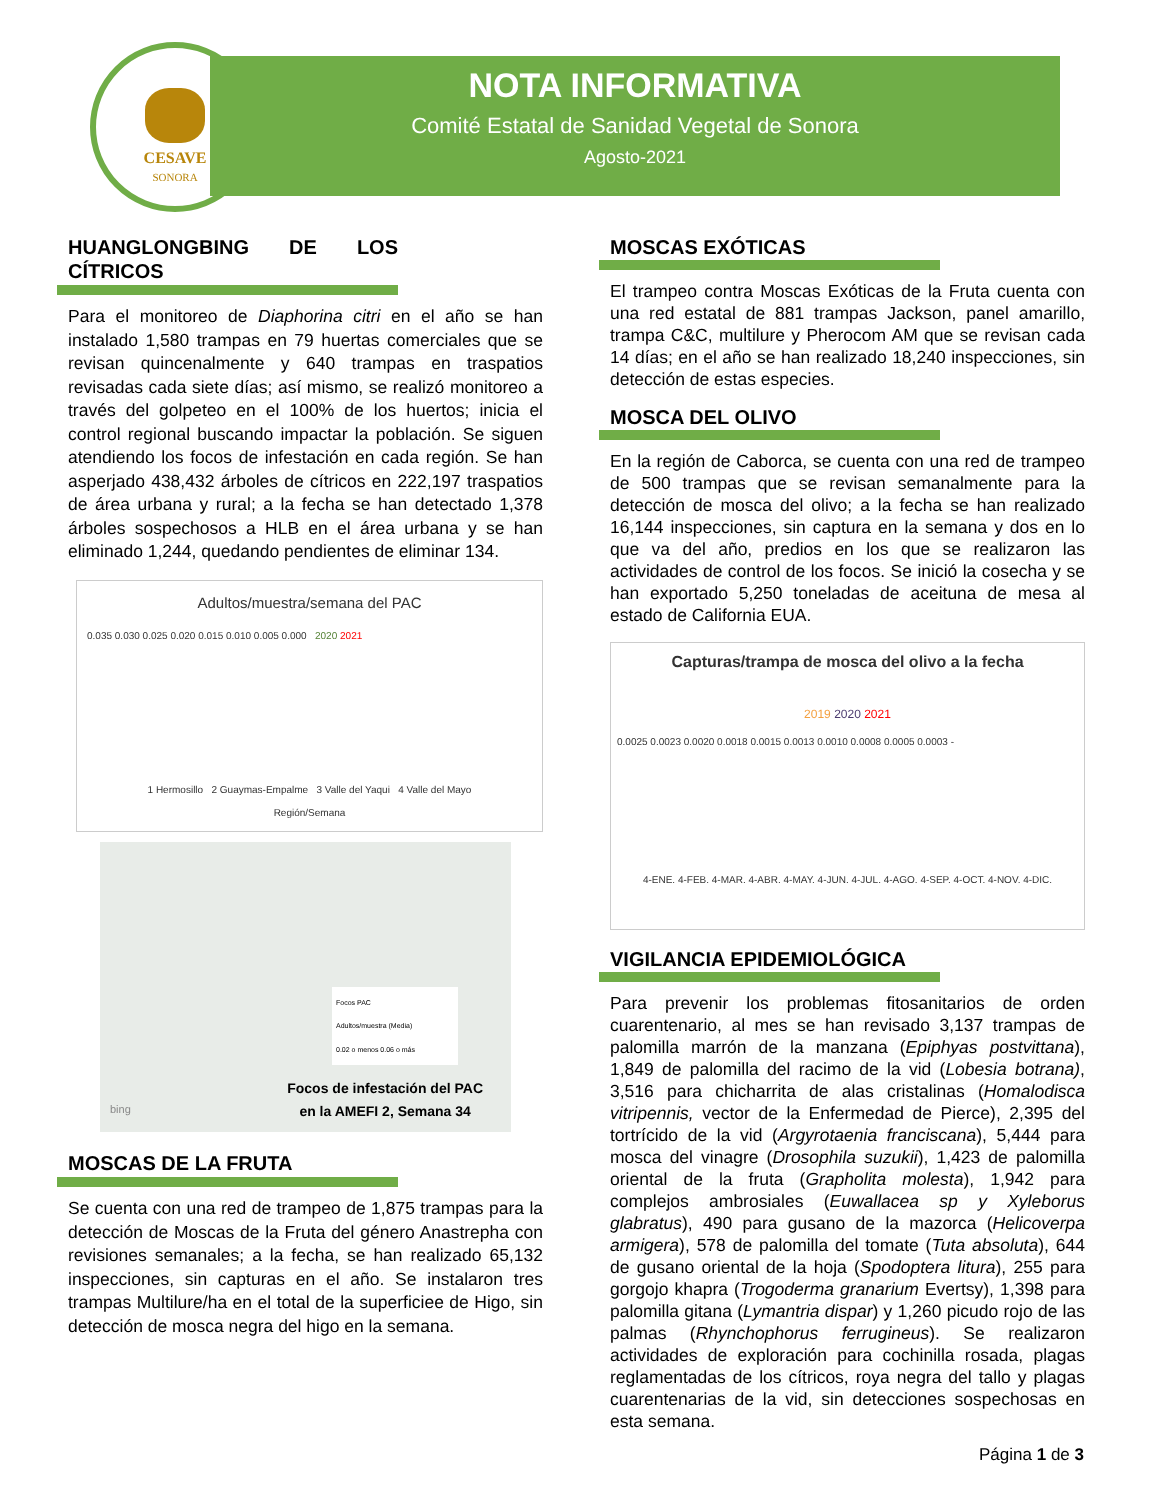CESAVE
SONORA
NOTA INFORMATIVA
Comité Estatal de Sanidad Vegetal de Sonora
Agosto-2021
HUANGLONGBING DE LOS CÍTRICOS
Para el monitoreo de Diaphorina citri en el año se han instalado 1,580 trampas en 79 huertas comerciales que se revisan quincenalmente y 640 trampas en traspatios revisadas cada siete días; así mismo, se realizó monitoreo a través del golpeteo en el 100% de los huertos; inicia el control regional buscando impactar la población. Se siguen atendiendo los focos de infestación en cada región. Se han asperjado 438,432 árboles de cítricos en 222,197 traspatios de área urbana y rural; a la fecha se han detectado 1,378 árboles sospechosos a HLB en el área urbana y se han eliminado 1,244, quedando pendientes de eliminar 134.
Adultos/muestra/semana del PAC
0.035 0.030 0.025 0.020 0.015 0.010 0.005 0.000 2020 2021
1 Hermosillo 2 Guaymas-Empalme 3 Valle del Yaqui 4 Valle del Mayo
Región/Semana
bing
Focos PAC
Adultos/muestra (Media)
0.02 o menos 0.06 o más
Focos de infestación del PAC
en la AMEFI 2, Semana 34
MOSCAS DE LA FRUTA
Se cuenta con una red de trampeo de 1,875 trampas para la detección de Moscas de la Fruta del género Anastrepha con revisiones semanales; a la fecha, se han realizado 65,132 inspecciones, sin capturas en el año. Se instalaron tres trampas Multilure/ha en el total de la superficiee de Higo, sin detección de mosca negra del higo en la semana.
MOSCAS EXÓTICAS
El trampeo contra Moscas Exóticas de la Fruta cuenta con una red estatal de 881 trampas Jackson, panel amarillo, trampa C&C, multilure y Pherocom AM que se revisan cada 14 días; en el año se han realizado 18,240 inspecciones, sin detección de estas especies.
MOSCA DEL OLIVO
En la región de Caborca, se cuenta con una red de trampeo de 500 trampas que se revisan semanalmente para la detección de mosca del olivo; a la fecha se han realizado 16,144 inspecciones, sin captura en la semana y dos en lo que va del año, predios en los que se realizaron las actividades de control de los focos. Se inició la cosecha y se han exportado 5,250 toneladas de aceituna de mesa al estado de California EUA.
Capturas/trampa de mosca del olivo a la fecha
2019 2020 2021
0.0025 0.0023 0.0020 0.0018 0.0015 0.0013 0.0010 0.0008 0.0005 0.0003 -
4-ENE. 4-FEB. 4-MAR. 4-ABR. 4-MAY. 4-JUN. 4-JUL. 4-AGO. 4-SEP. 4-OCT. 4-NOV. 4-DIC.
VIGILANCIA EPIDEMIOLÓGICA
Para prevenir los problemas fitosanitarios de orden cuarentenario, al mes se han revisado 3,137 trampas de palomilla marrón de la manzana (Epiphyas postvittana), 1,849 de palomilla del racimo de la vid (Lobesia botrana), 3,516 para chicharrita de alas cristalinas (Homalodisca vitripennis, vector de la Enfermedad de Pierce), 2,395 del tortrícido de la vid (Argyrotaenia franciscana), 5,444 para mosca del vinagre (Drosophila suzukii), 1,423 de palomilla oriental de la fruta (Grapholita molesta), 1,942 para complejos ambrosiales (Euwallacea sp y Xyleborus glabratus), 490 para gusano de la mazorca (Helicoverpa armigera), 578 de palomilla del tomate (Tuta absoluta), 644 de gusano oriental de la hoja (Spodoptera litura), 255 para gorgojo khapra (Trogoderma granarium Evertsy), 1,398 para palomilla gitana (Lymantria dispar) y 1,260 picudo rojo de las palmas (Rhynchophorus ferrugineus). Se realizaron actividades de exploración para cochinilla rosada, plagas reglamentadas de los cítricos, roya negra del tallo y plagas cuarentenarias de la vid, sin detecciones sospechosas en esta semana.
Página 1 de 3